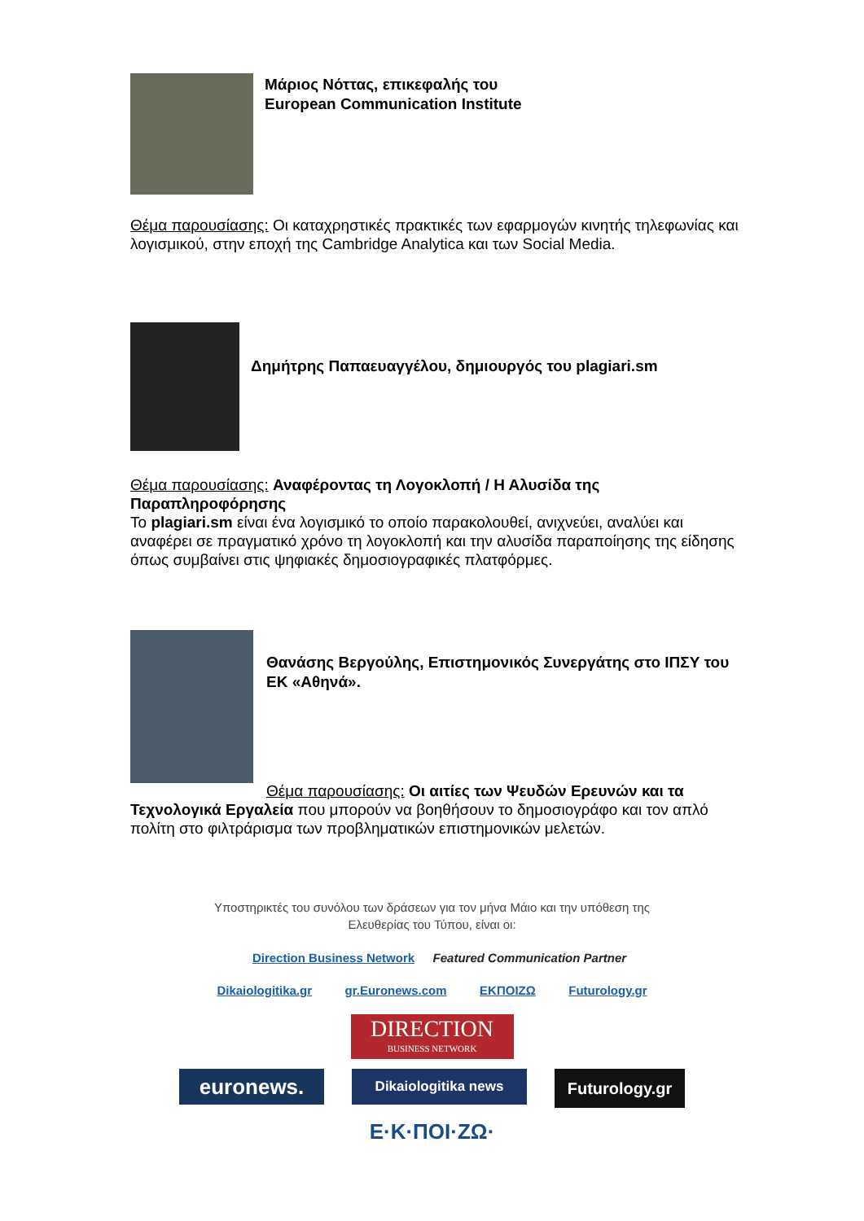Μάριος Νόττας, επικεφαλής του
European Communication Institute
Θέμα παρουσίασης: Οι καταχρηστικές πρακτικές των εφαρμογών κινητής τηλεφωνίας και λογισμικού, στην εποχή της Cambridge Analytica και των Social Media.
Δημήτρης Παπαευαγγέλου, δημιουργός του plagiari.sm
Θέμα παρουσίασης: Αναφέροντας τη Λογοκλοπή / Η Αλυσίδα της Παραπληροφόρησης
Το plagiari.sm είναι ένα λογισμικό το οποίο παρακολουθεί, ανιχνεύει, αναλύει και αναφέρει σε πραγματικό χρόνο τη λογοκλοπή και την αλυσίδα παραποίησης της είδησης όπως συμβαίνει στις ψηφιακές δημοσιογραφικές πλατφόρμες.
Θανάσης Βεργούλης, Επιστημονικός Συνεργάτης στο ΙΠΣΥ του ΕΚ «Αθηνά».
Θέμα παρουσίασης: Οι αιτίες των Ψευδών Ερευνών και τα
Τεχνολογικά Εργαλεία που μπορούν να βοηθήσουν το δημοσιογράφο και τον απλό πολίτη στο φιλτράρισμα των προβληματικών επιστημονικών μελετών.
Υποστηρικτές του συνόλου των δράσεων για τον μήνα Μάιο και την υπόθεση της
Ελευθερίας του Τύπου, είναι οι:
Direction Business Network Featured Communication Partner
Dikaiologitika.gr gr.Euronews.com ΕΚΠΟΙΖΩ Futurology.gr
DIRECTION
BUSINESS NETWORK
euronews.
Dikaiologitika news
Futurology.gr
Ε·Κ·ΠΟΙ·ΖΩ·